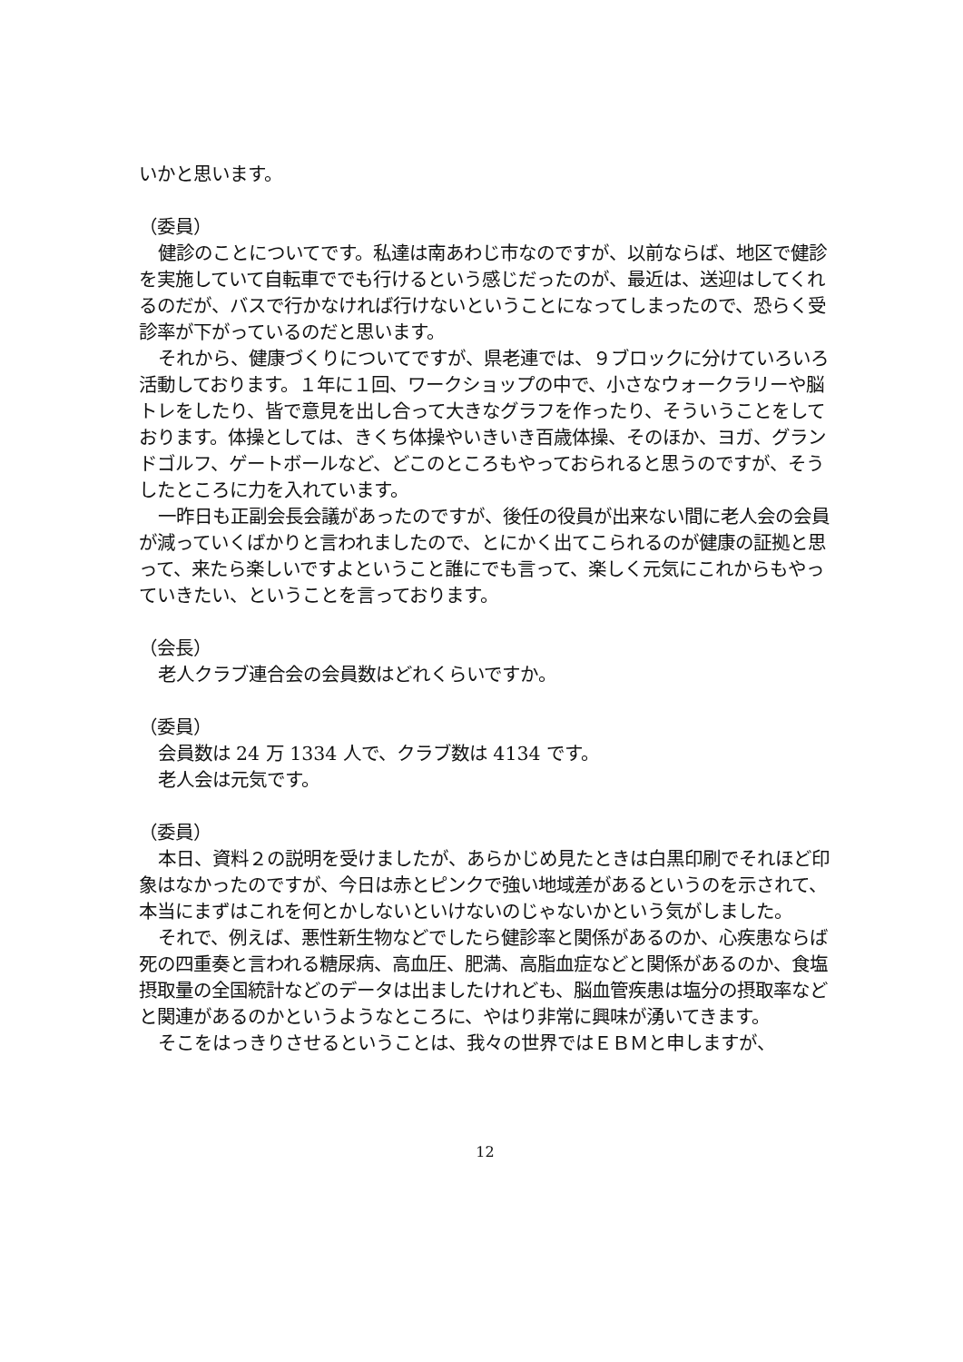いかと思います。
（委員）
健診のことについてです。私達は南あわじ市なのですが、以前ならば、地区で健診を実施していて自転車ででも行けるという感じだったのが、最近は、送迎はしてくれるのだが、バスで行かなければ行けないということになってしまったので、恐らく受診率が下がっているのだと思います。
それから、健康づくりについてですが、県老連では、９ブロックに分けていろいろ活動しております。１年に１回、ワークショップの中で、小さなウォークラリーや脳トレをしたり、皆で意見を出し合って大きなグラフを作ったり、そういうことをしております。体操としては、きくち体操やいきいき百歳体操、そのほか、ヨガ、グランドゴルフ、ゲートボールなど、どこのところもやっておられると思うのですが、そうしたところに力を入れています。
一昨日も正副会長会議があったのですが、後任の役員が出来ない間に老人会の会員が減っていくばかりと言われましたので、とにかく出てこられるのが健康の証拠と思って、来たら楽しいですよということ誰にでも言って、楽しく元気にこれからもやっていきたい、ということを言っております。
（会長）
老人クラブ連合会の会員数はどれくらいですか。
（委員）
会員数は 24 万 1334 人で、クラブ数は 4134 です。
老人会は元気です。
（委員）
本日、資料２の説明を受けましたが、あらかじめ見たときは白黒印刷でそれほど印象はなかったのですが、今日は赤とピンクで強い地域差があるというのを示されて、本当にまずはこれを何とかしないといけないのじゃないかという気がしました。
それで、例えば、悪性新生物などでしたら健診率と関係があるのか、心疾患ならば死の四重奏と言われる糖尿病、高血圧、肥満、高脂血症などと関係があるのか、食塩摂取量の全国統計などのデータは出ましたけれども、脳血管疾患は塩分の摂取率などと関連があるのかというようなところに、やはり非常に興味が湧いてきます。
そこをはっきりさせるということは、我々の世界ではＥＢＭと申しますが、
12